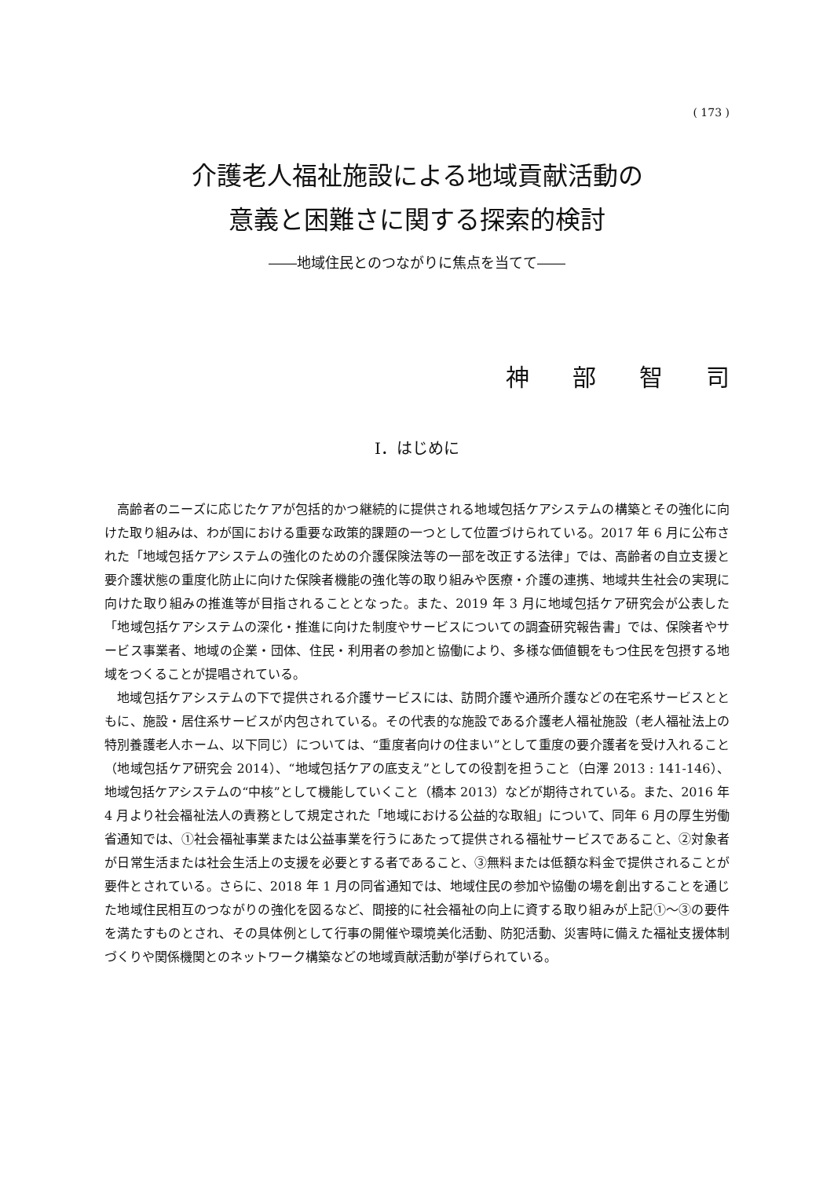( 173 )
介護老人福祉施設による地域貢献活動の
意義と困難さに関する探索的検討
――地域住民とのつながりに焦点を当てて――
神部智司
Ⅰ．はじめに
高齢者のニーズに応じたケアが包括的かつ継続的に提供される地域包括ケアシステムの構築とその強化に向けた取り組みは、わが国における重要な政策的課題の一つとして位置づけられている。2017 年 6 月に公布された「地域包括ケアシステムの強化のための介護保険法等の一部を改正する法律」では、高齢者の自立支援と要介護状態の重度化防止に向けた保険者機能の強化等の取り組みや医療・介護の連携、地域共生社会の実現に向けた取り組みの推進等が目指されることとなった。また、2019 年 3 月に地域包括ケア研究会が公表した「地域包括ケアシステムの深化・推進に向けた制度やサービスについての調査研究報告書」では、保険者やサービス事業者、地域の企業・団体、住民・利用者の参加と協働により、多様な価値観をもつ住民を包摂する地域をつくることが提唱されている。
地域包括ケアシステムの下で提供される介護サービスには、訪問介護や通所介護などの在宅系サービスとともに、施設・居住系サービスが内包されている。その代表的な施設である介護老人福祉施設（老人福祉法上の特別養護老人ホーム、以下同じ）については、“重度者向けの住まい”として重度の要介護者を受け入れること（地域包括ケア研究会 2014）、“地域包括ケアの底支え”としての役割を担うこと（白澤 2013 : 141-146）、地域包括ケアシステムの“中核”として機能していくこと（橋本 2013）などが期待されている。また、2016 年 4 月より社会福祉法人の責務として規定された「地域における公益的な取組」について、同年 6 月の厚生労働省通知では、①社会福祉事業または公益事業を行うにあたって提供される福祉サービスであること、②対象者が日常生活または社会生活上の支援を必要とする者であること、③無料または低額な料金で提供されることが要件とされている。さらに、2018 年 1 月の同省通知では、地域住民の参加や協働の場を創出することを通じた地域住民相互のつながりの強化を図るなど、間接的に社会福祉の向上に資する取り組みが上記①～③の要件を満たすものとされ、その具体例として行事の開催や環境美化活動、防犯活動、災害時に備えた福祉支援体制づくりや関係機関とのネットワーク構築などの地域貢献活動が挙げられている。